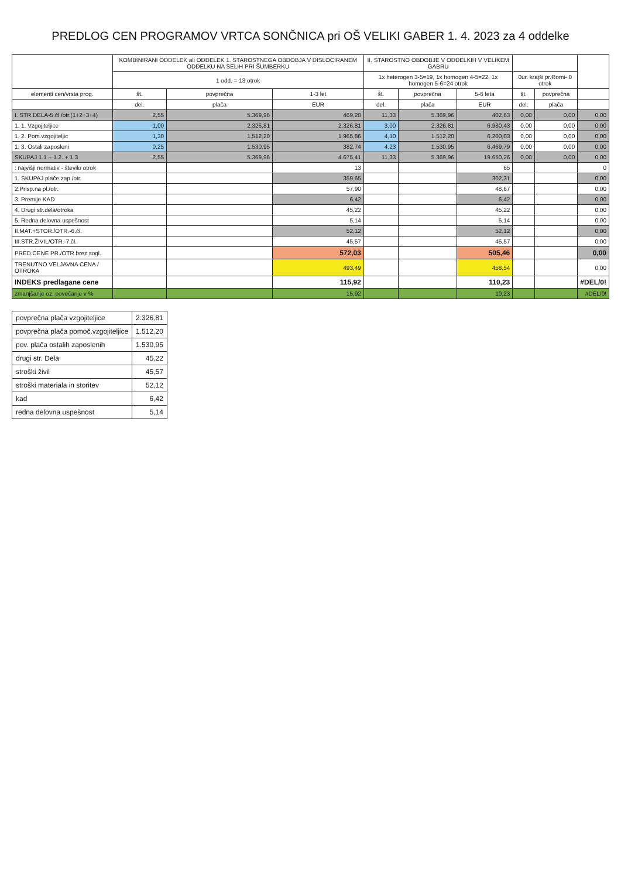PREDLOG CEN PROGRAMOV VRTCA SONČNICA pri OŠ VELIKI GABER 1. 4. 2023 za 4 oddelke
| | KOMBINIRANI ODDELEK ali ODDELEK 1. STAROSTNEGA OBDOBJA V DISLOCIRANEM ODDELKU NA SELIH PRI ŠUMBERKU | | | II. STAROSTNO OBDOBJE V ODDELKIH V VELIKEM GABRU | | | | | |
| --- | --- | --- | --- | --- | --- | --- | --- | --- | --- |
| | 1 odd. = 13 otrok | | | 1x heterogen 3-5=19, 1x homogen 4-5=22, 1x homogen 5-6=24 otrok | | | 0ur. krajši pr.Romi- 0 otrok | | |
| elementi cen/vrsta prog. | št. | povprečna | 1-3 let | št. | povprečna | 5-6 leta | št. | povprečna | |
| | del. | plača | EUR | del. | plača | EUR | del. | plača | |
| I. STR.DELA-5.čl./otr.(1+2+3+4) | 2,55 | 5.369,96 | 469,20 | 11,33 | 5.369,96 | 402,63 | 0,00 | 0,00 | 0,00 |
| 1. 1. Vzgojiteljice | 1,00 | 2.326,81 | 2.326,81 | 3,00 | 2.326,81 | 6.980,43 | 0,00 | 0,00 | 0,00 |
| 1. 2. Pom.vzgojiteljic | 1,30 | 1.512,20 | 1.965,86 | 4,10 | 1.512,20 | 6.200,03 | 0,00 | 0,00 | 0,00 |
| 1. 3. Ostali zaposleni | 0,25 | 1.530,95 | 382,74 | 4,23 | 1.530,95 | 6.469,79 | 0,00 | 0,00 | 0,00 |
| SKUPAJ 1.1 + 1.2. + 1.3 | 2,55 | 5.369,96 | 4.675,41 | 11,33 | 5.369,96 | 19.650,26 | 0,00 | 0,00 | 0,00 |
| : najvišji normativ - število otrok | | | 13 | | | 65 | | | 0 |
| 1. SKUPAJ plače zap./otr. | | | 359,65 | | | 302,31 | | | 0,00 |
| 2.Prisp.na pl./otr. | | | 57,90 | | | 48,67 | | | 0,00 |
| 3. Premije KAD | | | 6,42 | | | 6,42 | | | 0,00 |
| 4. Drugi str.dela/otroka | | | 45,22 | | | 45,22 | | | 0,00 |
| 5. Redna delovna uspešnost | | | 5,14 | | | 5,14 | | | 0,00 |
| II.MAT.+STOR./OTR.-6.čl. | | | 52,12 | | | 52,12 | | | 0,00 |
| III.STR.ŽIVIL/OTR.-7.čl. | | | 45,57 | | | 45,57 | | | 0,00 |
| PRED.CENE PR./OTR.brez sogl. | | | 572,03 | | | 505,46 | | | 0,00 |
| TRENUTNO VELJAVNA CENA / OTROKA | | | 493,49 | | | 458,54 | | | 0,00 |
| INDEKS predlagane cene | | | 115,92 | | | 110,23 | | | #DEL/0! |
| zmanjšanje oz. povečanje v % | | | 15,92 | | | 10,23 | | | #DEL/0! |
| povprečna plača vzgojiteljice | 2.326,81 |
| povprečna plača pomoč.vzgojiteljice | 1.512,20 |
| pov. plača ostalih zaposlenih | 1.530,95 |
| drugi str. Dela | 45,22 |
| stroški živil | 45,57 |
| stroški materiala in storitev | 52,12 |
| kad | 6,42 |
| redna delovna uspešnost | 5,14 |